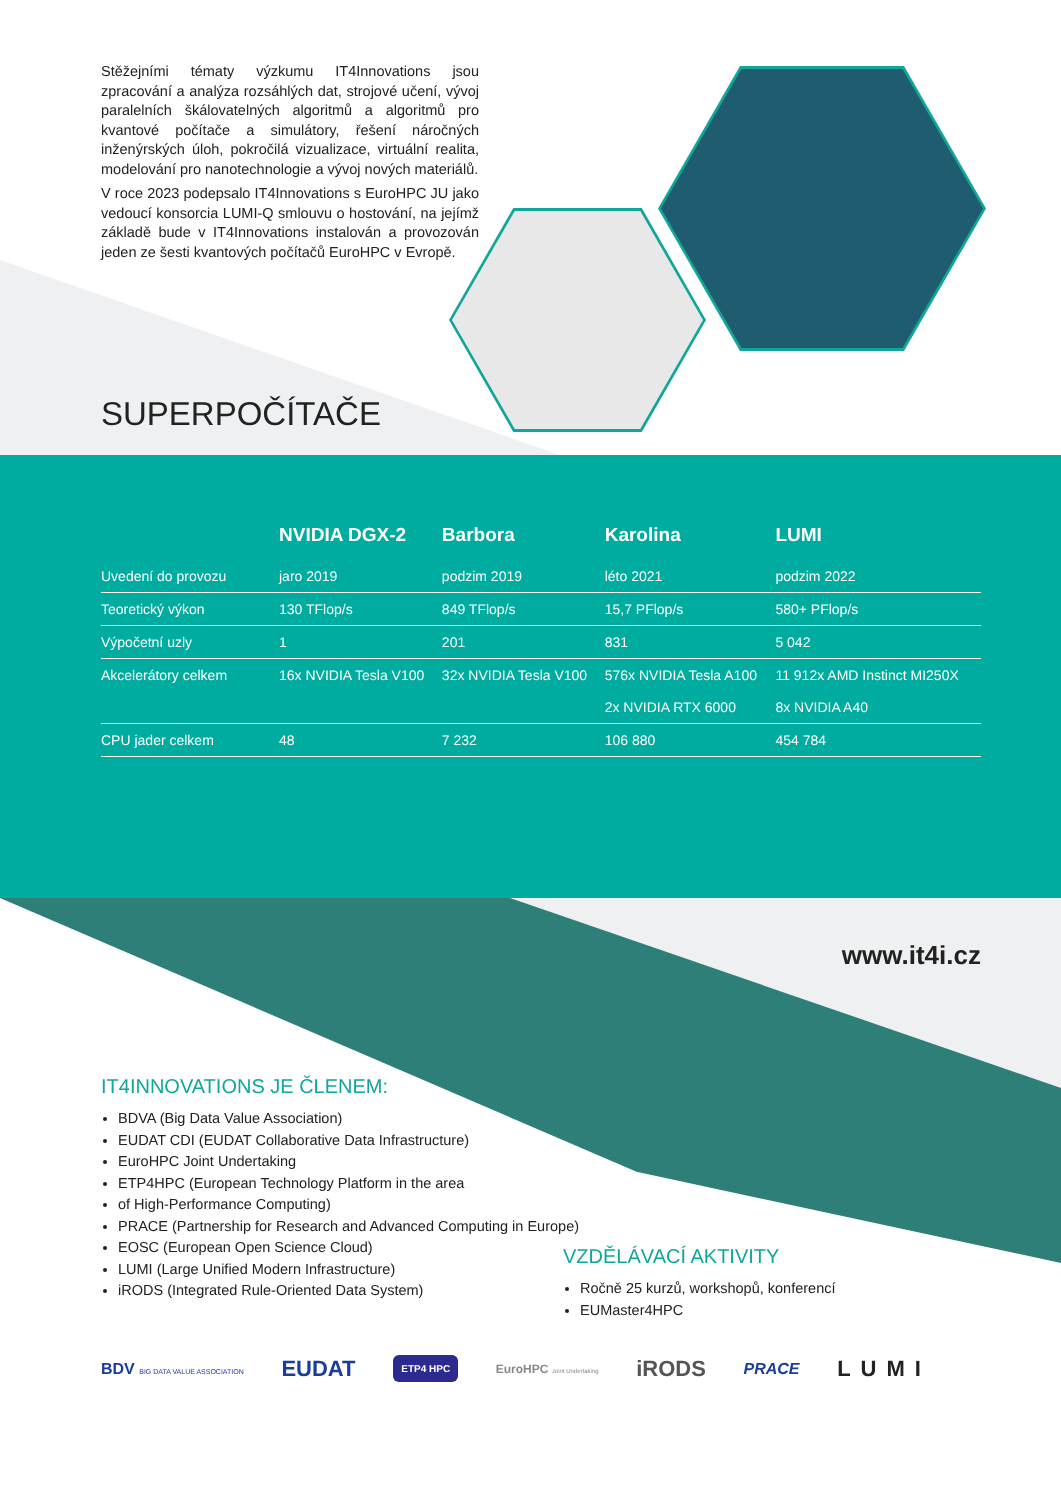Stěžejními tématy výzkumu IT4Innovations jsou zpracování a analýza rozsáhlých dat, strojové učení, vývoj paralelních škálovatelných algoritmů a algoritmů pro kvantové počítače a simulátory, řešení náročných inženýrských úloh, pokročilá vizualizace, virtuální realita, modelování pro nanotechnologie a vývoj nových materiálů.
V roce 2023 podepsalo IT4Innovations s EuroHPC JU jako vedoucí konsorcia LUMI-Q smlouvu o hostování, na jejímž základě bude v IT4Innovations instalován a provozován jeden ze šesti kvantových počítačů EuroHPC v Evropě.
SUPERPOČÍTAČE
| | NVIDIA DGX-2 | Barbora | Karolina | LUMI |
| --- | --- | --- | --- | --- |
| Uvedení do provozu | jaro 2019 | podzim 2019 | léto 2021 | podzim 2022 |
| Teoretický výkon | 130 TFlop/s | 849 TFlop/s | 15,7 PFlop/s | 580+ PFlop/s |
| Výpočetní uzly | 1 | 201 | 831 | 5 042 |
| Akcelerátory celkem | 16x NVIDIA Tesla V100 | 32x NVIDIA Tesla V100 | 576x NVIDIA Tesla A100 2x NVIDIA RTX 6000 | 11 912x AMD Instinct MI250X 8x NVIDIA A40 |
| CPU jader celkem | 48 | 7 232 | 106 880 | 454 784 |
www.it4i.cz
IT4INNOVATIONS JE ČLENEM:
BDVA (Big Data Value Association)
EUDAT CDI (EUDAT Collaborative Data Infrastructure)
EuroHPC Joint Undertaking
ETP4HPC (European Technology Platform in the area
of High-Performance Computing)
PRACE (Partnership for Research and Advanced Computing in Europe)
EOSC (European Open Science Cloud)
LUMI (Large Unified Modern Infrastructure)
iRODS (Integrated Rule-Oriented Data System)
VZDĚLÁVACÍ AKTIVITY
Ročně 25 kurzů, workshopů, konferencí
EUMaster4HPC
BDV BIG DATA VALUE ASSOCIATION EUDAT ETP4 HPC EuroHPC Joint Undertaking iRODS PRACE LUMI